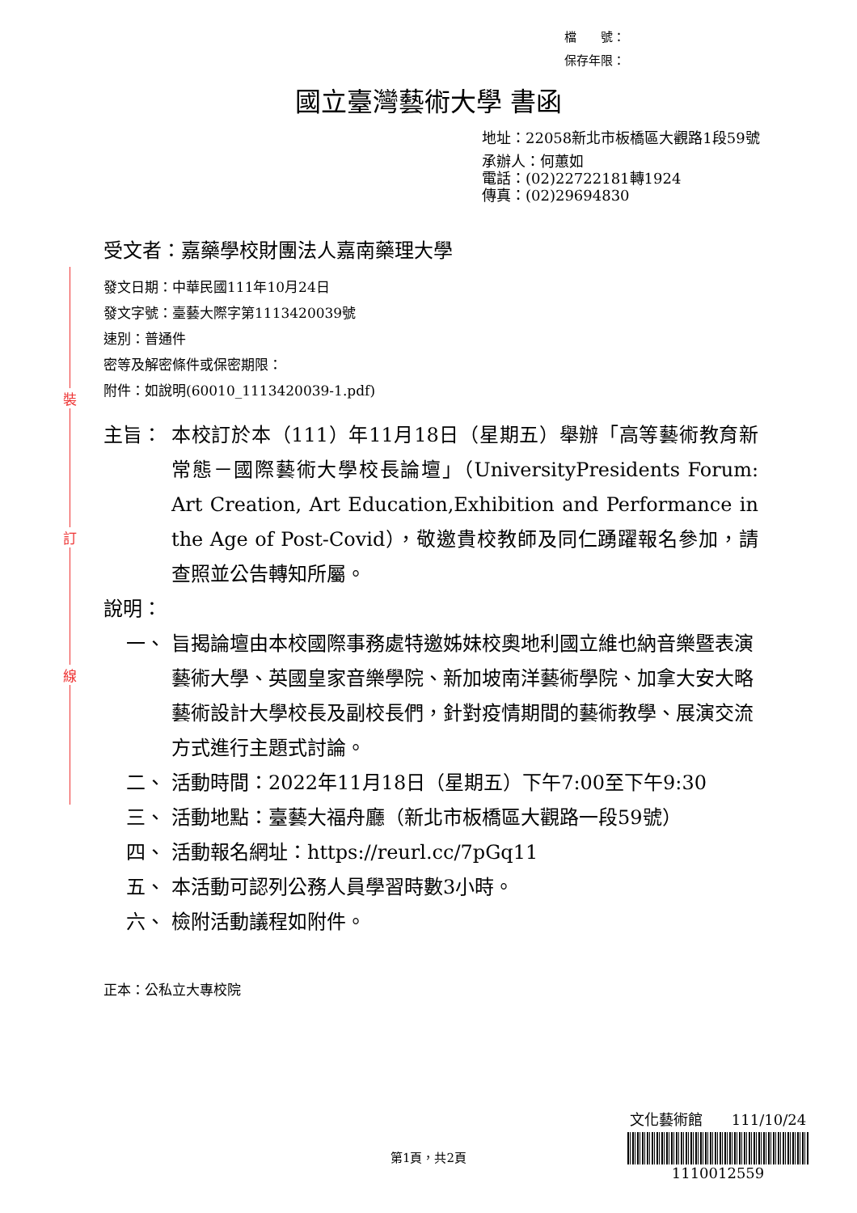檔　　號：
保存年限：
國立臺灣藝術大學 書函
地址：22058新北市板橋區大觀路1段59號
承辦人：何蕙如
電話：(02)22722181轉1924
傳真：(02)29694830
裝
訂
線
受文者：嘉藥學校財團法人嘉南藥理大學
發文日期：中華民國111年10月24日
發文字號：臺藝大際字第1113420039號
速別：普通件
密等及解密條件或保密期限：
附件：如說明(60010_1113420039-1.pdf)
主旨： 本校訂於本（111）年11月18日（星期五）舉辦「高等藝術教育新常態－國際藝術大學校長論壇」（UniversityPresidents Forum: Art Creation, Art Education,Exhibition and Performance in the Age of Post-Covid），敬邀貴校教師及同仁踴躍報名參加，請查照並公告轉知所屬。
說明：
一、 旨揭論壇由本校國際事務處特邀姊妹校奧地利國立維也納音樂暨表演藝術大學、英國皇家音樂學院、新加坡南洋藝術學院、加拿大安大略藝術設計大學校長及副校長們，針對疫情期間的藝術教學、展演交流方式進行主題式討論。
二、 活動時間：2022年11月18日（星期五）下午7:00至下午9:30
三、 活動地點：臺藝大福舟廳（新北市板橋區大觀路一段59號）
四、 活動報名網址：https://reurl.cc/7pGq11
五、 本活動可認列公務人員學習時數3小時。
六、 檢附活動議程如附件。
正本：公私立大專校院
文化藝術館　　111/10/24
1110012559
第1頁，共2頁